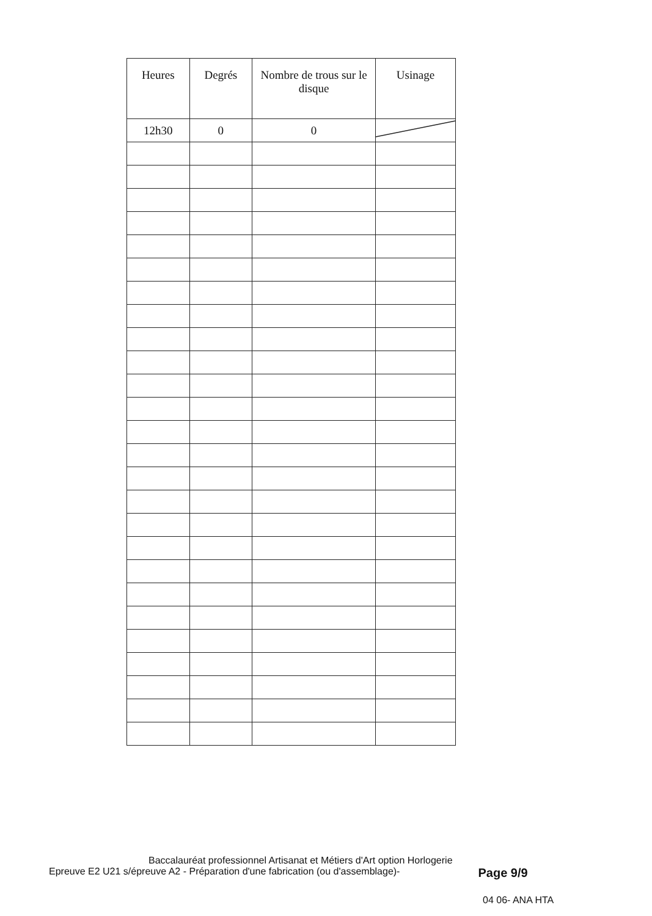| Heures | Degrés | Nombre de trous sur le disque | Usinage |
| --- | --- | --- | --- |
| 12h30 | 0 | 0 | |
Baccalauréat professionnel Artisanat et Métiers d'Art option Horlogerie
Epreuve E2 U21 s/épreuve A2 - Préparation d'une fabrication (ou d'assemblage)- Page 9/9
04 06- ANA HTA